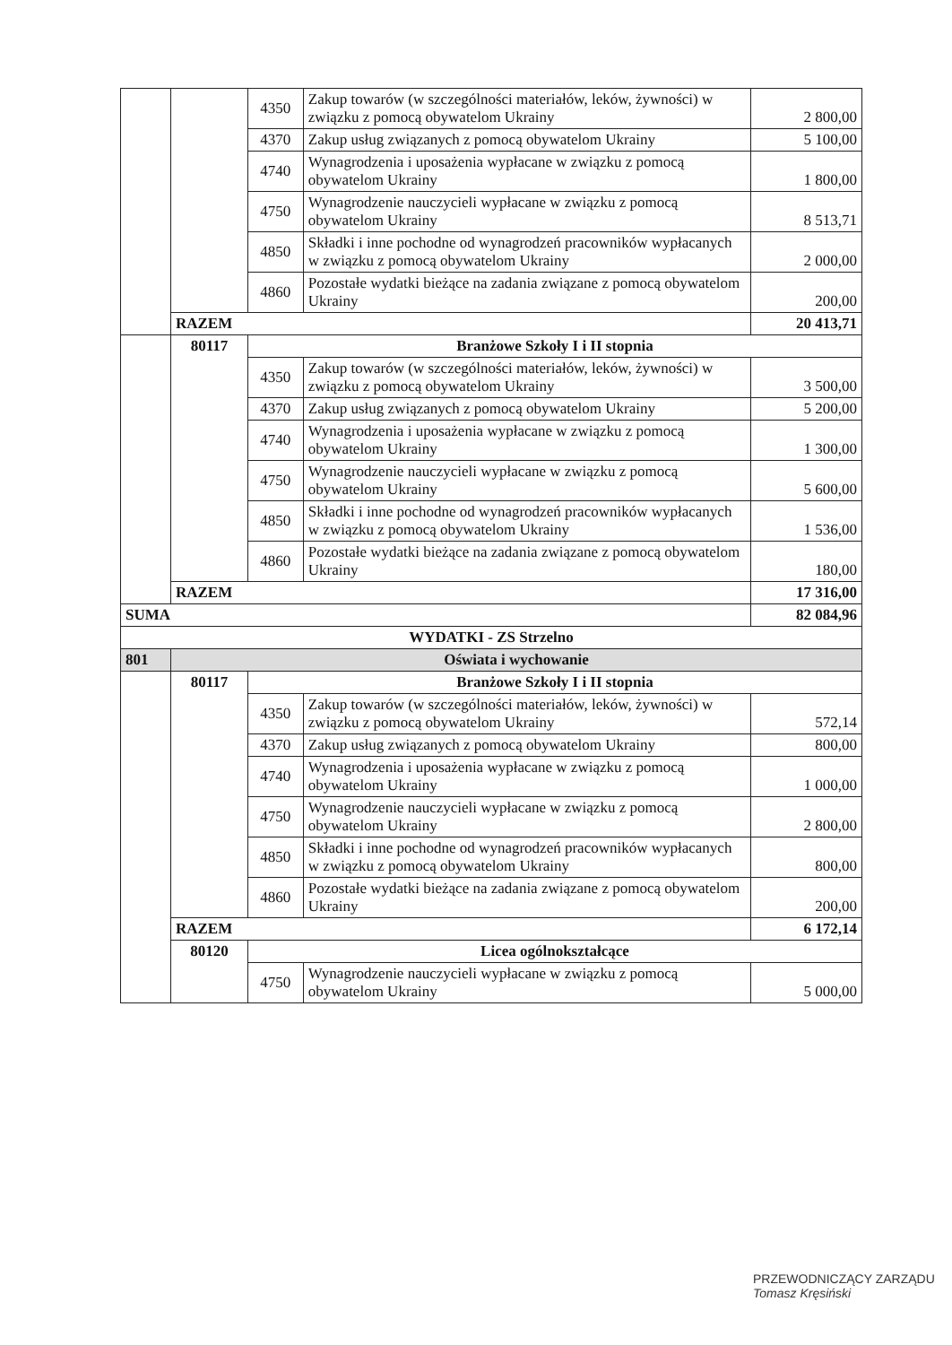| | | 4350 | Zakup towarów (w szczególności materiałów, leków, żywności) w związku z pomocą obywatelom Ukrainy | 2 800,00 |
| | | 4370 | Zakup usług związanych z pomocą obywatelom Ukrainy | 5 100,00 |
| | | 4740 | Wynagrodzenia i uposażenia wypłacane w związku z pomocą obywatelom Ukrainy | 1 800,00 |
| | | 4750 | Wynagrodzenie nauczycieli wypłacane w związku z pomocą obywatelom Ukrainy | 8 513,71 |
| | | 4850 | Składki i inne pochodne od wynagrodzeń pracowników wypłacanych w związku z pomocą obywatelom Ukrainy | 2 000,00 |
| | | 4860 | Pozostałe wydatki bieżące na zadania związane z pomocą obywatelom Ukrainy | 200,00 |
| | RAZEM | | | 20 413,71 |
| | 80117 | Branżowe Szkoły I i II stopnia | | |
| | | 4350 | Zakup towarów (w szczególności materiałów, leków, żywności) w związku z pomocą obywatelom Ukrainy | 3 500,00 |
| | | 4370 | Zakup usług związanych z pomocą obywatelom Ukrainy | 5 200,00 |
| | | 4740 | Wynagrodzenia i uposażenia wypłacane w związku z pomocą obywatelom Ukrainy | 1 300,00 |
| | | 4750 | Wynagrodzenie nauczycieli wypłacane w związku z pomocą obywatelom Ukrainy | 5 600,00 |
| | | 4850 | Składki i inne pochodne od wynagrodzeń pracowników wypłacanych w związku z pomocą obywatelom Ukrainy | 1 536,00 |
| | | 4860 | Pozostałe wydatki bieżące na zadania związane z pomocą obywatelom Ukrainy | 180,00 |
| | RAZEM | | | 17 316,00 |
| SUMA | | | | 82 084,96 |
| WYDATKI - ZS Strzelno | | | | |
| 801 | Oświata i wychowanie | | | |
| | 80117 | Branżowe Szkoły I i II stopnia | | |
| | | 4350 | Zakup towarów (w szczególności materiałów, leków, żywności) w związku z pomocą obywatelom Ukrainy | 572,14 |
| | | 4370 | Zakup usług związanych z pomocą obywatelom Ukrainy | 800,00 |
| | | 4740 | Wynagrodzenia i uposażenia wypłacane w związku z pomocą obywatelom Ukrainy | 1 000,00 |
| | | 4750 | Wynagrodzenie nauczycieli wypłacane w związku z pomocą obywatelom Ukrainy | 2 800,00 |
| | | 4850 | Składki i inne pochodne od wynagrodzeń pracowników wypłacanych w związku z pomocą obywatelom Ukrainy | 800,00 |
| | | 4860 | Pozostałe wydatki bieżące na zadania związane z pomocą obywatelom Ukrainy | 200,00 |
| | RAZEM | | | 6 172,14 |
| | 80120 | Licea ogólnokształcące | | |
| | | 4750 | Wynagrodzenie nauczycieli wypłacane w związku z pomocą obywatelom Ukrainy | 5 000,00 |
PRZEWODNICZĄCY ZARZĄDU
Tomasz Kręsiński